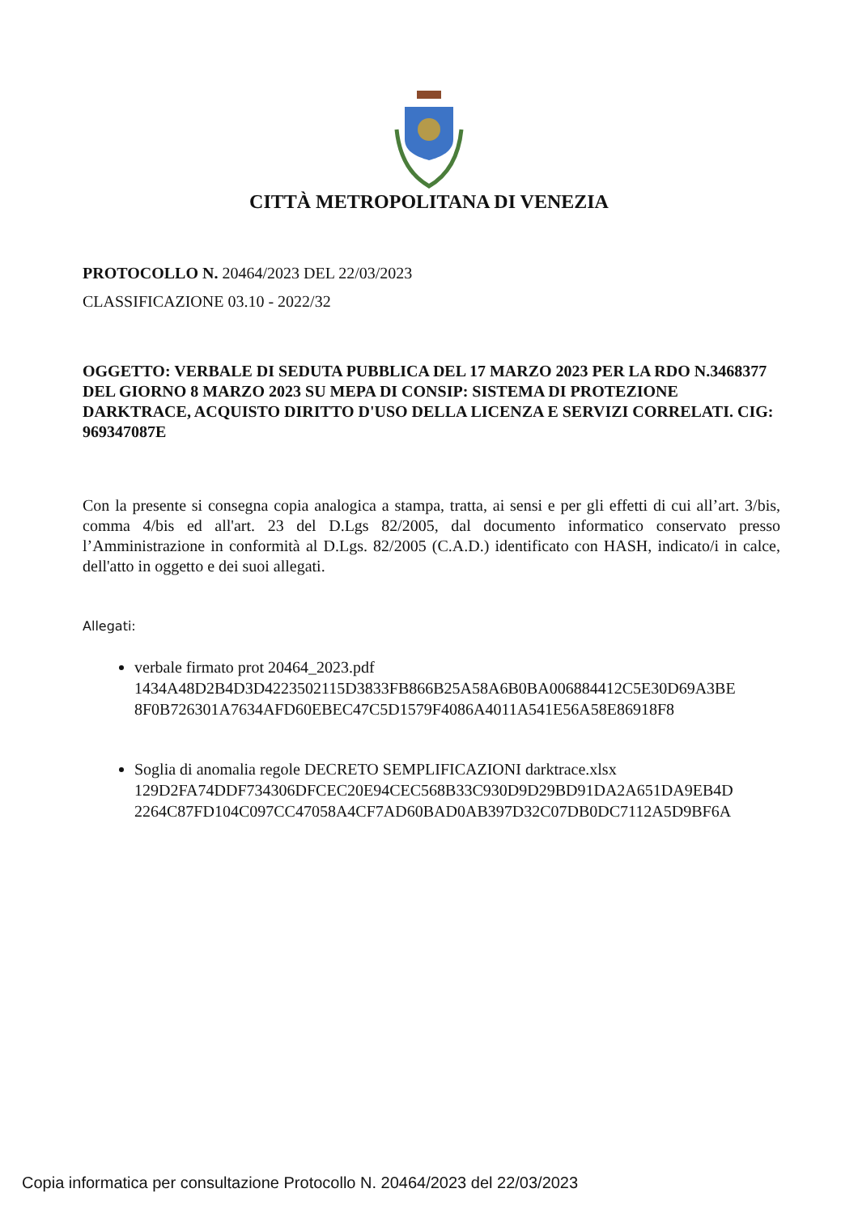CITTÀ METROPOLITANA DI VENEZIA
PROTOCOLLO N. 20464/2023 DEL 22/03/2023
CLASSIFICAZIONE 03.10 - 2022/32
OGGETTO: VERBALE DI SEDUTA PUBBLICA DEL 17 MARZO 2023 PER LA RDO N.3468377 DEL GIORNO 8 MARZO 2023 SU MEPA DI CONSIP: SISTEMA DI PROTEZIONE DARKTRACE, ACQUISTO DIRITTO D'USO DELLA LICENZA E SERVIZI CORRELATI. CIG: 969347087E
Con la presente si consegna copia analogica a stampa, tratta, ai sensi e per gli effetti di cui all’art. 3/bis, comma 4/bis ed all'art. 23 del D.Lgs 82/2005, dal documento informatico conservato presso l’Amministrazione in conformità al D.Lgs. 82/2005 (C.A.D.) identificato con HASH, indicato/i in calce, dell'atto in oggetto e dei suoi allegati.
Allegati:
verbale firmato prot 20464_2023.pdf
1434A48D2B4D3D4223502115D3833FB866B25A58A6B0BA006884412C5E30D69A3BE 8F0B726301A7634AFD60EBEC47C5D1579F4086A4011A541E56A58E86918F8
Soglia di anomalia regole DECRETO SEMPLIFICAZIONI darktrace.xlsx
129D2FA74DDF734306DFCEC20E94CEC568B33C930D9D29BD91DA2A651DA9EB4D 2264C87FD104C097CC47058A4CF7AD60BAD0AB397D32C07DB0DC7112A5D9BF6A
Copia informatica per consultazione Protocollo N. 20464/2023 del 22/03/2023